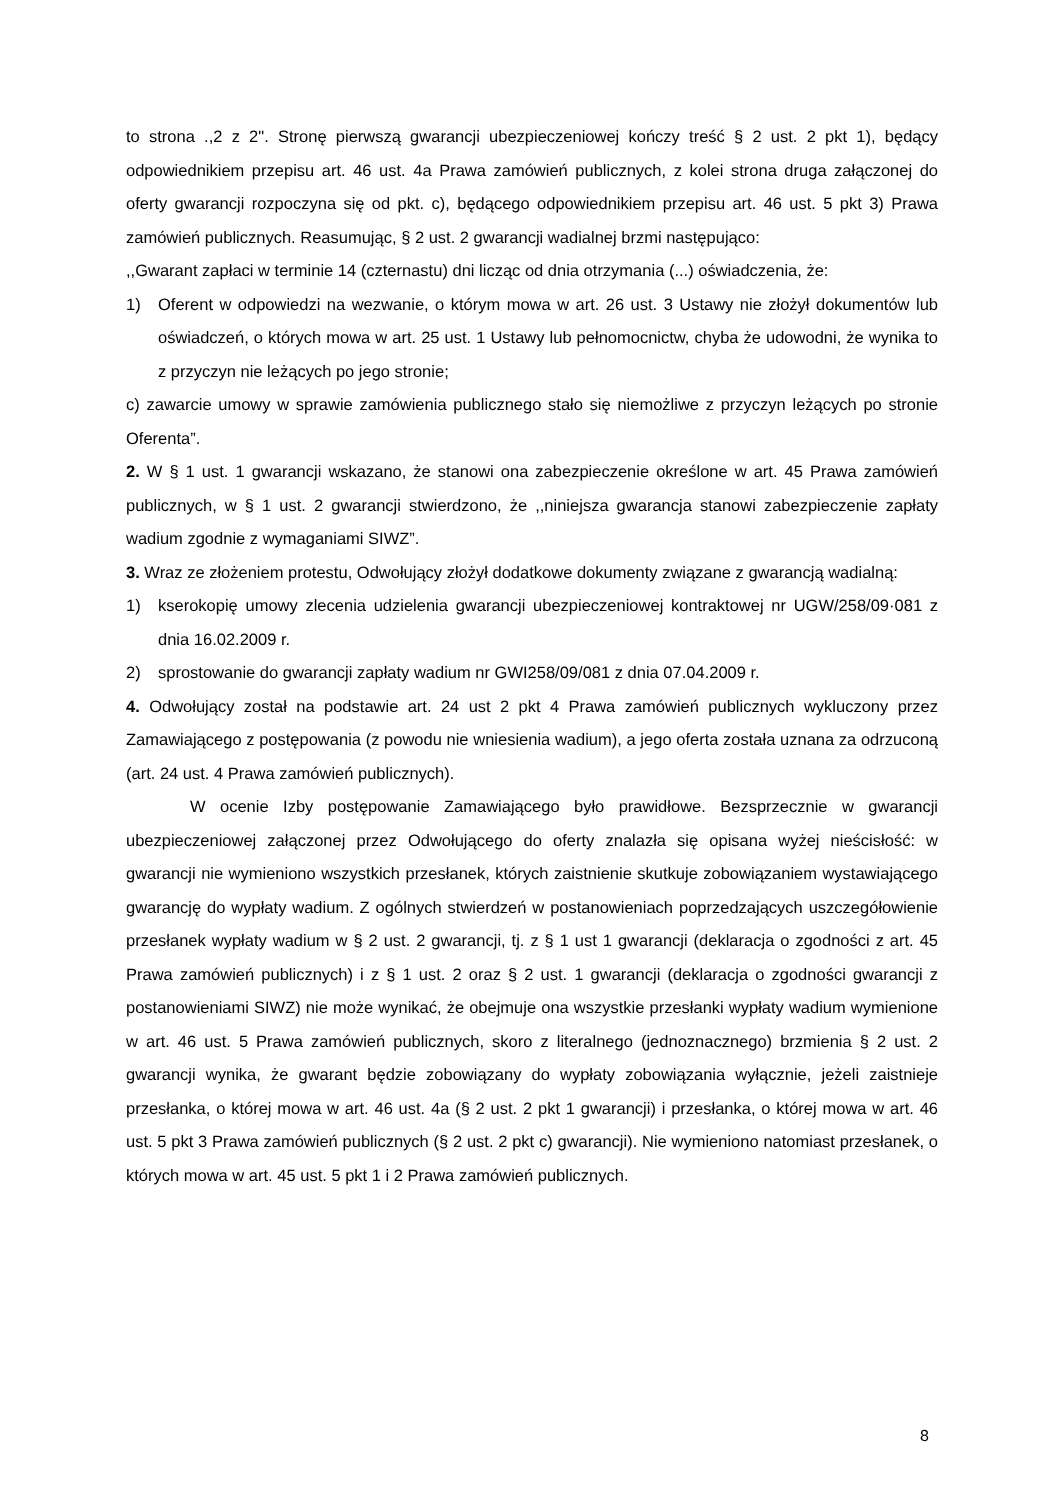to strona .,2 z 2". Stronę pierwszą gwarancji ubezpieczeniowej kończy treść § 2 ust. 2 pkt 1), będący odpowiednikiem przepisu art. 46 ust. 4a Prawa zamówień publicznych, z kolei strona druga załączonej do oferty gwarancji rozpoczyna się od pkt. c), będącego odpowiednikiem przepisu art. 46 ust. 5 pkt 3) Prawa zamówień publicznych. Reasumując, § 2 ust. 2 gwarancji wadialnej brzmi następująco:
,,Gwarant zapłaci w terminie 14 (czternastu) dni licząc od dnia otrzymania (...) oświadczenia, że:
1) Oferent w odpowiedzi na wezwanie, o którym mowa w art. 26 ust. 3 Ustawy nie złożył dokumentów lub oświadczeń, o których mowa w art. 25 ust. 1 Ustawy lub pełnomocnictw, chyba że udowodni, że wynika to z przyczyn nie leżących po jego stronie;
c) zawarcie umowy w sprawie zamówienia publicznego stało się niemożliwe z przyczyn leżących po stronie Oferenta”.
2. W § 1 ust. 1 gwarancji wskazano, że stanowi ona zabezpieczenie określone w art. 45 Prawa zamówień publicznych, w § 1 ust. 2 gwarancji stwierdzono, że ,,niniejsza gwarancja stanowi zabezpieczenie zapłaty wadium zgodnie z wymaganiami SIWZ”.
3. Wraz ze złożeniem protestu, Odwołujący złożył dodatkowe dokumenty związane z gwarancją wadialną:
1) kserokopię umowy zlecenia udzielenia gwarancji ubezpieczeniowej kontraktowej nr UGW/258/09·081 z dnia 16.02.2009 r.
2) sprostowanie do gwarancji zapłaty wadium nr GWI258/09/081 z dnia 07.04.2009 r.
4. Odwołujący został na podstawie art. 24 ust 2 pkt 4 Prawa zamówień publicznych wykluczony przez Zamawiającego z postępowania (z powodu nie wniesienia wadium), a jego oferta została uznana za odrzuconą (art. 24 ust. 4 Prawa zamówień publicznych).
W ocenie Izby postępowanie Zamawiającego było prawidłowe. Bezsprzecznie w gwarancji ubezpieczeniowej załączonej przez Odwołującego do oferty znalazła się opisana wyżej nieścisłość: w gwarancji nie wymieniono wszystkich przesłanek, których zaistnienie skutkuje zobowiązaniem wystawiającego gwarancję do wypłaty wadium. Z ogólnych stwierdzeń w postanowieniach poprzedzających uszczegółowienie przesłanek wypłaty wadium w § 2 ust. 2 gwarancji, tj. z § 1 ust 1 gwarancji (deklaracja o zgodności z art. 45 Prawa zamówień publicznych) i z § 1 ust. 2 oraz § 2 ust. 1 gwarancji (deklaracja o zgodności gwarancji z postanowieniami SIWZ) nie może wynikać, że obejmuje ona wszystkie przesłanki wypłaty wadium wymienione w art. 46 ust. 5 Prawa zamówień publicznych, skoro z literalnego (jednoznacznego) brzmienia § 2 ust. 2 gwarancji wynika, że gwarant będzie zobowiązany do wypłaty zobowiązania wyłącznie, jeżeli zaistnieje przesłanka, o której mowa w art. 46 ust. 4a (§ 2 ust. 2 pkt 1 gwarancji) i przesłanka, o której mowa w art. 46 ust. 5 pkt 3 Prawa zamówień publicznych (§ 2 ust. 2 pkt c) gwarancji). Nie wymieniono natomiast przesłanek, o których mowa w art. 45 ust. 5 pkt 1 i 2 Prawa zamówień publicznych.
8